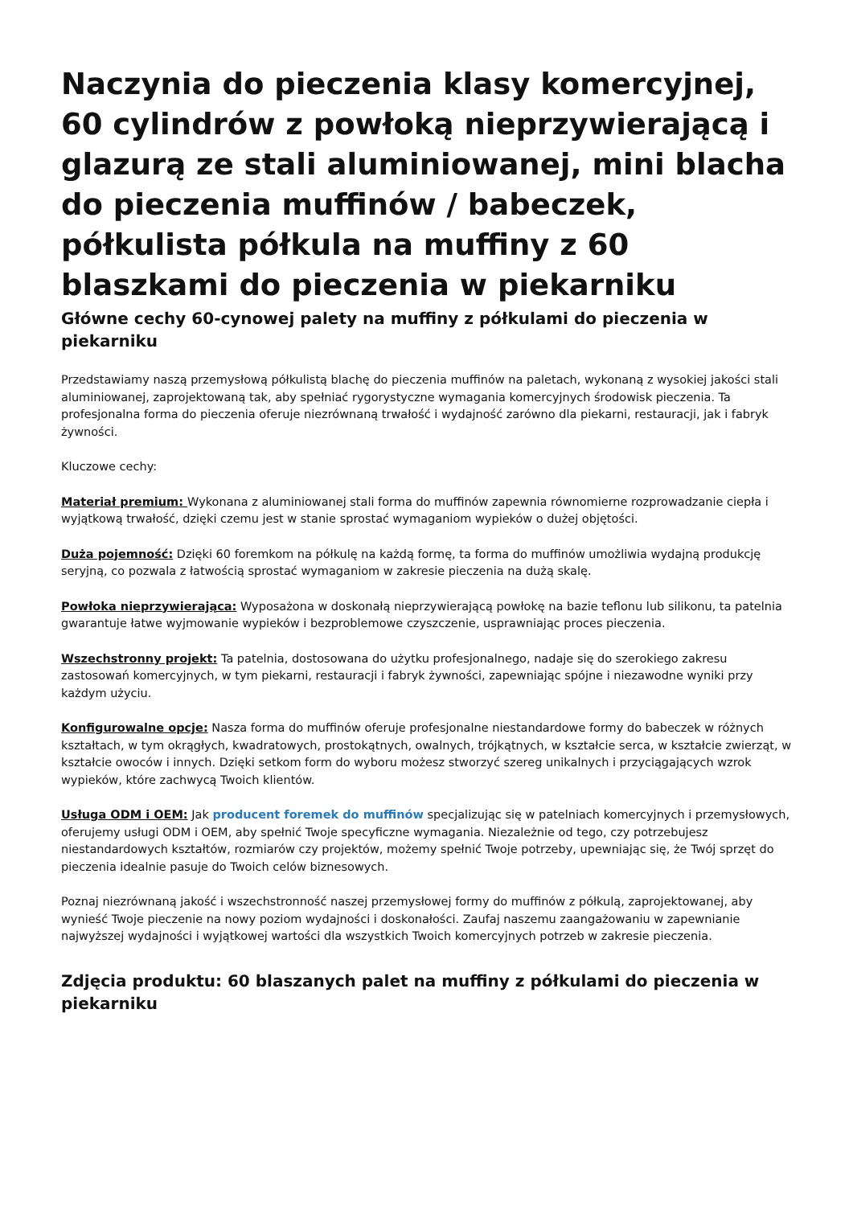Naczynia do pieczenia klasy komercyjnej, 60 cylindrów z powłoką nieprzywierającą i glazurą ze stali aluminiowanej, mini blacha do pieczenia muffinów / babeczek, półkulista półkula na muffiny z 60 blaszkami do pieczenia w piekarniku
Główne cechy 60-cynowej palety na muffiny z półkulami do pieczenia w piekarniku
Przedstawiamy naszą przemysłową półkulistą blachę do pieczenia muffinów na paletach, wykonaną z wysokiej jakości stali aluminiowanej, zaprojektowaną tak, aby spełniać rygorystyczne wymagania komercyjnych środowisk pieczenia. Ta profesjonalna forma do pieczenia oferuje niezrównaną trwałość i wydajność zarówno dla piekarni, restauracji, jak i fabryk żywności.
Kluczowe cechy:
Materiał premium: Wykonana z aluminiowanej stali forma do muffinów zapewnia równomierne rozprowadzanie ciepła i wyjątkową trwałość, dzięki czemu jest w stanie sprostać wymaganiom wypieków o dużej objętości.
Duża pojemność: Dzięki 60 foremkom na półkulę na każdą formę, ta forma do muffinów umożliwia wydajną produkcję seryjną, co pozwala z łatwością sprostać wymaganiom w zakresie pieczenia na dużą skalę.
Powłoka nieprzywierająca: Wyposażona w doskonałą nieprzywierającą powłokę na bazie teflonu lub silikonu, ta patelnia gwarantuje łatwe wyjmowanie wypieków i bezproblemowe czyszczenie, usprawniając proces pieczenia.
Wszechstronny projekt: Ta patelnia, dostosowana do użytku profesjonalnego, nadaje się do szerokiego zakresu zastosowań komercyjnych, w tym piekarni, restauracji i fabryk żywności, zapewniając spójne i niezawodne wyniki przy każdym użyciu.
Konfigurowalne opcje: Nasza forma do muffinów oferuje profesjonalne niestandardowe formy do babeczek w różnych kształtach, w tym okrągłych, kwadratowych, prostokątnych, owalnych, trójkątnych, w kształcie serca, w kształcie zwierząt, w kształcie owoców i innych. Dzięki setkom form do wyboru możesz stworzyć szereg unikalnych i przyciągających wzrok wypieków, które zachwycą Twoich klientów.
Usługa ODM i OEM: Jak producent foremek do muffinów specjalizując się w patelniach komercyjnych i przemysłowych, oferujemy usługi ODM i OEM, aby spełnić Twoje specyficzne wymagania. Niezależnie od tego, czy potrzebujesz niestandardowych kształtów, rozmiarów czy projektów, możemy spełnić Twoje potrzeby, upewniając się, że Twój sprzęt do pieczenia idealnie pasuje do Twoich celów biznesowych.
Poznaj niezrównaną jakość i wszechstronność naszej przemysłowej formy do muffinów z półkulą, zaprojektowanej, aby wynieść Twoje pieczenie na nowy poziom wydajności i doskonałości. Zaufaj naszemu zaangażowaniu w zapewnianie najwyższej wydajności i wyjątkowej wartości dla wszystkich Twoich komercyjnych potrzeb w zakresie pieczenia.
Zdjęcia produktu: 60 blaszanych palet na muffiny z półkulami do pieczenia w piekarniku